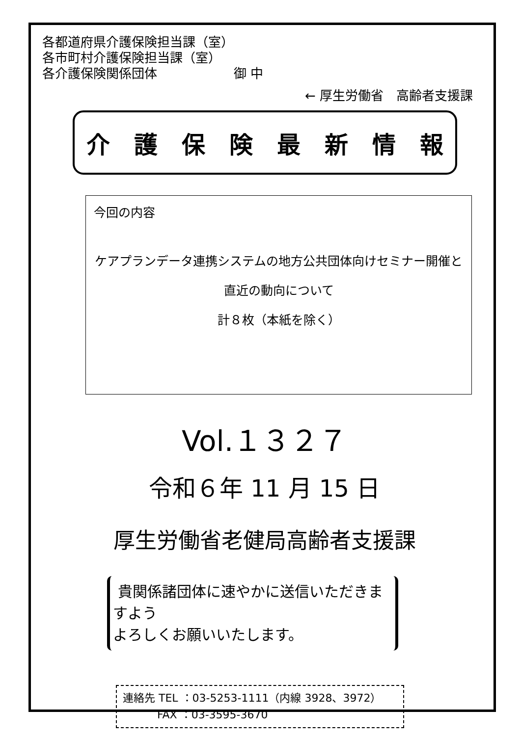各都道府県介護保険担当課（室）
各市町村介護保険担当課（室）
各介護保険関係団体　　　　　　御 中
← 厚生労働省　高齢者支援課
介護保険最新情報
今回の内容
ケアプランデータ連携システムの地方公共団体向けセミナー開催と
直近の動向について
計８枚（本紙を除く）
Vol.１３２７
令和６年 11 月 15 日
厚生労働省老健局高齢者支援課
貴関係諸団体に速やかに送信いただきますよう
よろしくお願いいたします。
連絡先 TEL ：03-5253-1111（内線 3928、3972）
FAX ：03-3595-3670